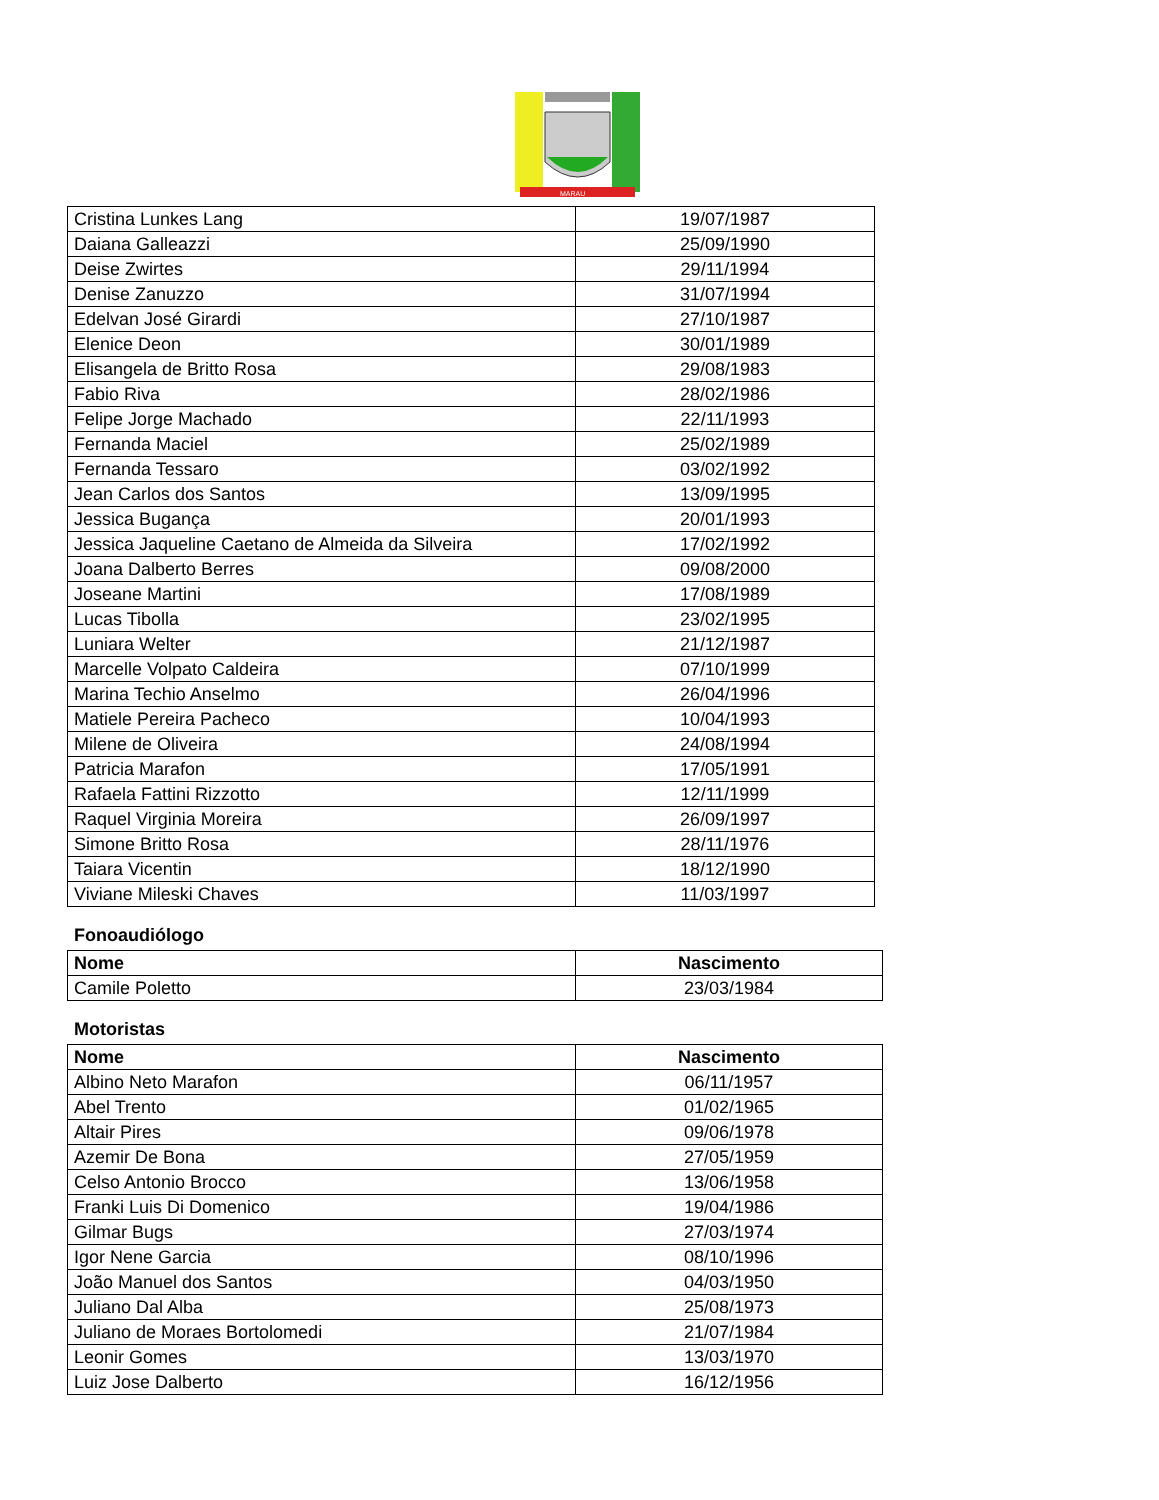MARAU
| Cristina Lunkes Lang | 19/07/1987 |
| Daiana Galleazzi | 25/09/1990 |
| Deise Zwirtes | 29/11/1994 |
| Denise Zanuzzo | 31/07/1994 |
| Edelvan José Girardi | 27/10/1987 |
| Elenice Deon | 30/01/1989 |
| Elisangela de Britto Rosa | 29/08/1983 |
| Fabio Riva | 28/02/1986 |
| Felipe Jorge Machado | 22/11/1993 |
| Fernanda Maciel | 25/02/1989 |
| Fernanda Tessaro | 03/02/1992 |
| Jean Carlos dos Santos | 13/09/1995 |
| Jessica Bugança | 20/01/1993 |
| Jessica Jaqueline Caetano de Almeida da Silveira | 17/02/1992 |
| Joana Dalberto Berres | 09/08/2000 |
| Joseane Martini | 17/08/1989 |
| Lucas Tibolla | 23/02/1995 |
| Luniara Welter | 21/12/1987 |
| Marcelle Volpato Caldeira | 07/10/1999 |
| Marina Techio Anselmo | 26/04/1996 |
| Matiele Pereira Pacheco | 10/04/1993 |
| Milene de Oliveira | 24/08/1994 |
| Patricia Marafon | 17/05/1991 |
| Rafaela Fattini Rizzotto | 12/11/1999 |
| Raquel Virginia Moreira | 26/09/1997 |
| Simone Britto Rosa | 28/11/1976 |
| Taiara Vicentin | 18/12/1990 |
| Viviane Mileski Chaves | 11/03/1997 |
Fonoaudiólogo
| Nome | Nascimento |
| --- | --- |
| Camile Poletto | 23/03/1984 |
Motoristas
| Nome | Nascimento |
| --- | --- |
| Albino Neto Marafon | 06/11/1957 |
| Abel Trento | 01/02/1965 |
| Altair Pires | 09/06/1978 |
| Azemir De Bona | 27/05/1959 |
| Celso Antonio Brocco | 13/06/1958 |
| Franki Luis Di Domenico | 19/04/1986 |
| Gilmar Bugs | 27/03/1974 |
| Igor Nene Garcia | 08/10/1996 |
| João Manuel dos Santos | 04/03/1950 |
| Juliano Dal Alba | 25/08/1973 |
| Juliano de Moraes Bortolomedi | 21/07/1984 |
| Leonir Gomes | 13/03/1970 |
| Luiz Jose Dalberto | 16/12/1956 |